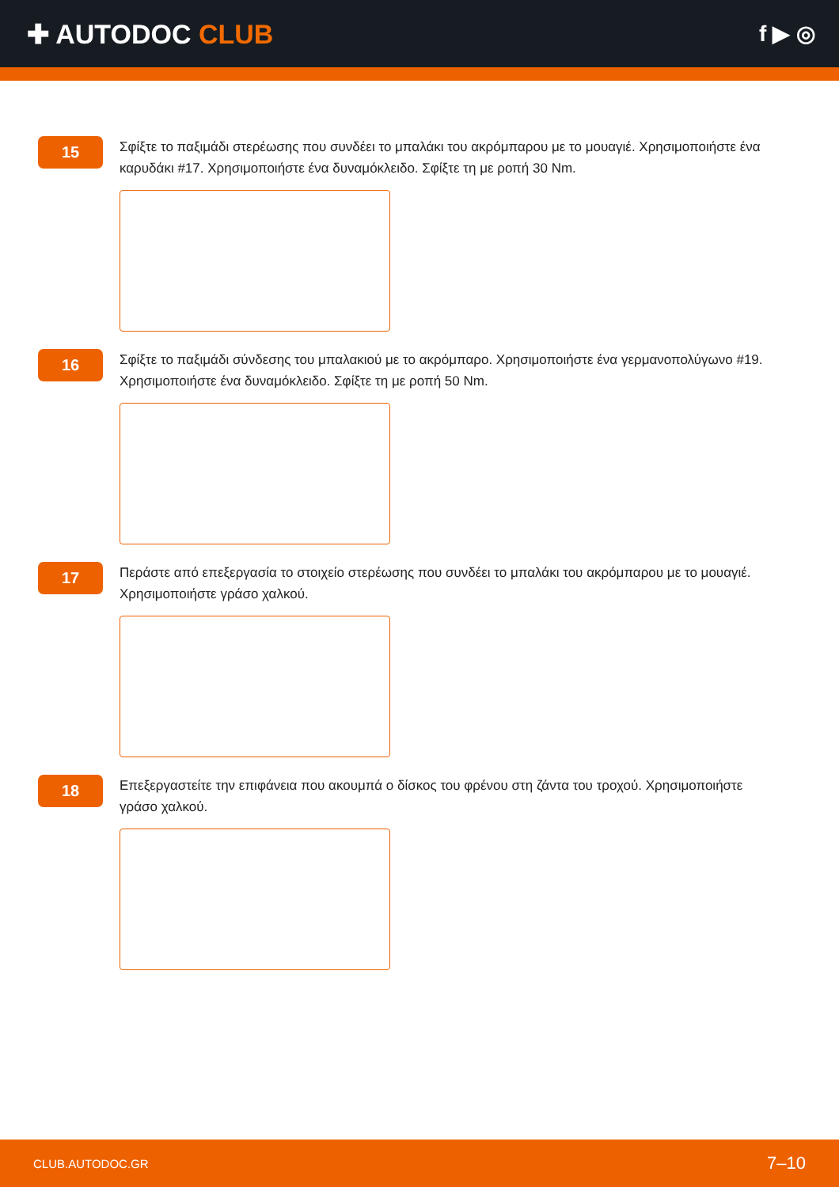✚ AUTODOC CLUB
f ▶ ◎
15
Σφίξτε το παξιμάδι στερέωσης που συνδέει το μπαλάκι του ακρόμπαρου με το μουαγιέ. Χρησιμοποιήστε ένα καρυδάκι #17. Χρησιμοποιήστε ένα δυναμόκλειδο. Σφίξτε τη με ροπή 30 Nm.
16
Σφίξτε το παξιμάδι σύνδεσης του μπαλακιού με το ακρόμπαρο. Χρησιμοποιήστε ένα γερμανοπολύγωνο #19. Χρησιμοποιήστε ένα δυναμόκλειδο. Σφίξτε τη με ροπή 50 Nm.
17
Περάστε από επεξεργασία το στοιχείο στερέωσης που συνδέει το μπαλάκι του ακρόμπαρου με το μουαγιέ. Χρησιμοποιήστε γράσο χαλκού.
18
Επεξεργαστείτε την επιφάνεια που ακουμπά ο δίσκος του φρένου στη ζάντα του τροχού. Χρησιμοποιήστε γράσο χαλκού.
CLUB.AUTODOC.GR 7–10